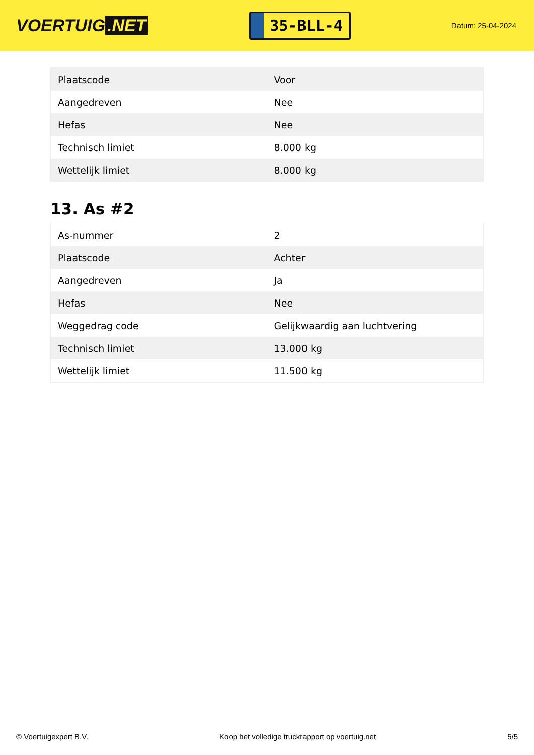VOERTUIG.NET
35-BLL-4
Datum: 25-04-2024
| Plaatscode | Voor |
| Aangedreven | Nee |
| Hefas | Nee |
| Technisch limiet | 8.000 kg |
| Wettelijk limiet | 8.000 kg |
13. As #2
| As-nummer | 2 |
| Plaatscode | Achter |
| Aangedreven | Ja |
| Hefas | Nee |
| Weggedrag code | Gelijkwaardig aan luchtvering |
| Technisch limiet | 13.000 kg |
| Wettelijk limiet | 11.500 kg |
© Voertuigexpert B.V. Koop het volledige truckrapport op voertuig.net 5/5